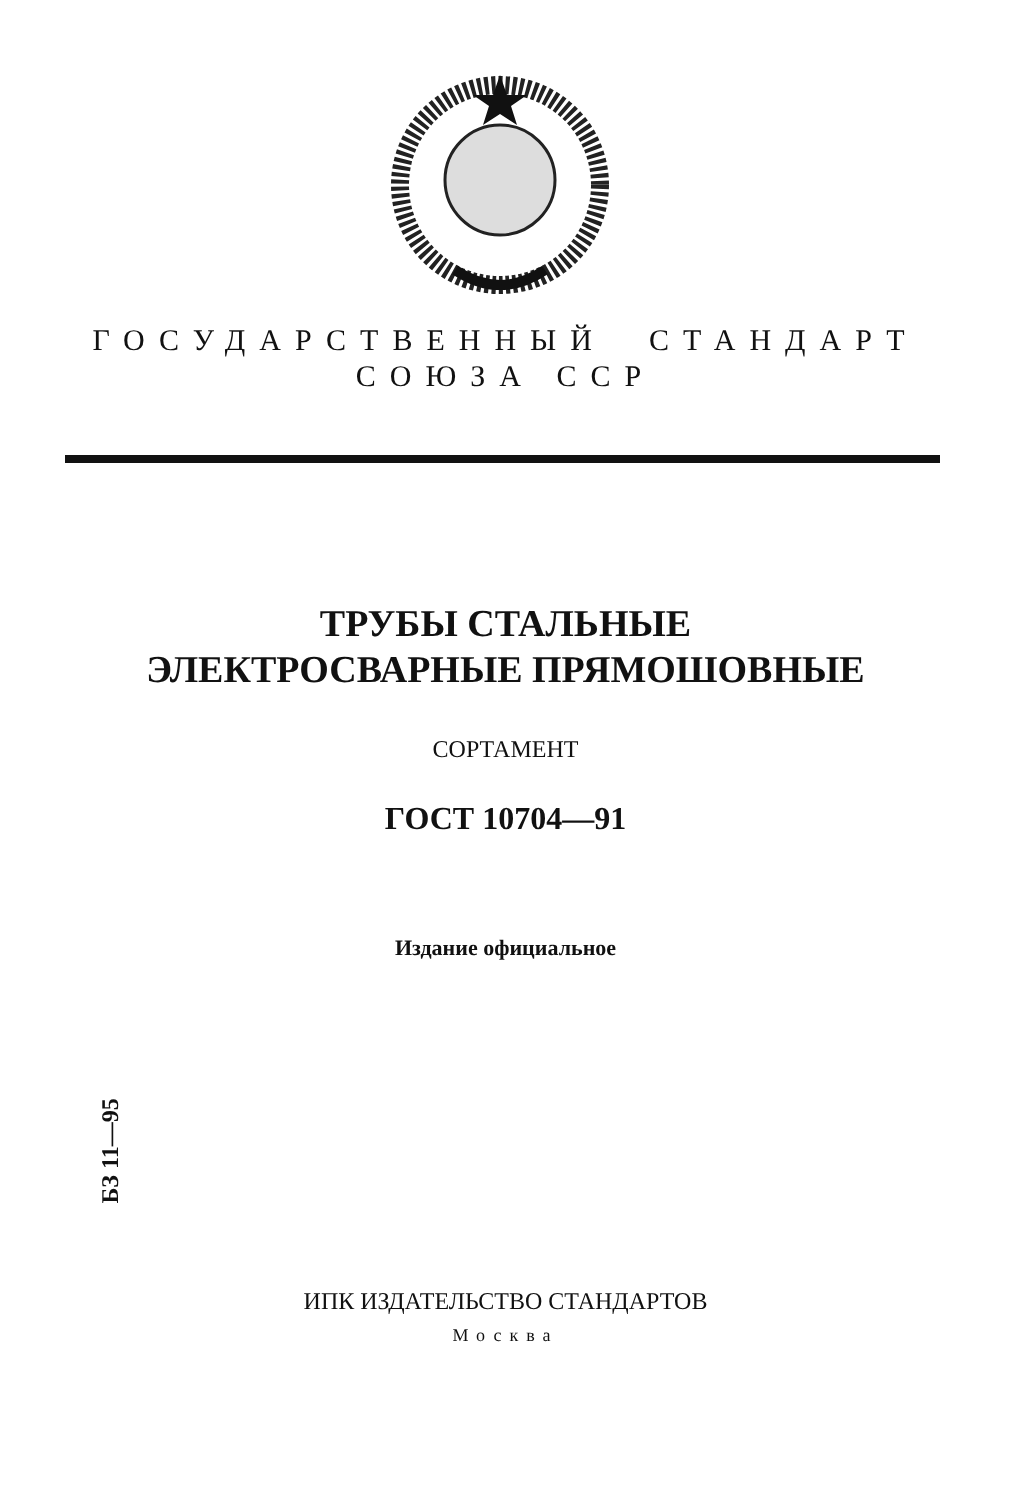ГОСУДАРСТВЕННЫЙ СТАНДАРТ
СОЮЗА ССР
ТРУБЫ СТАЛЬНЫЕ
ЭЛЕКТРОСВАРНЫЕ ПРЯМОШОВНЫЕ
СОРТАМЕНТ
ГОСТ 10704—91
Издание официальное
БЗ 11—95
ИПК ИЗДАТЕЛЬСТВО СТАНДАРТОВ
Москва